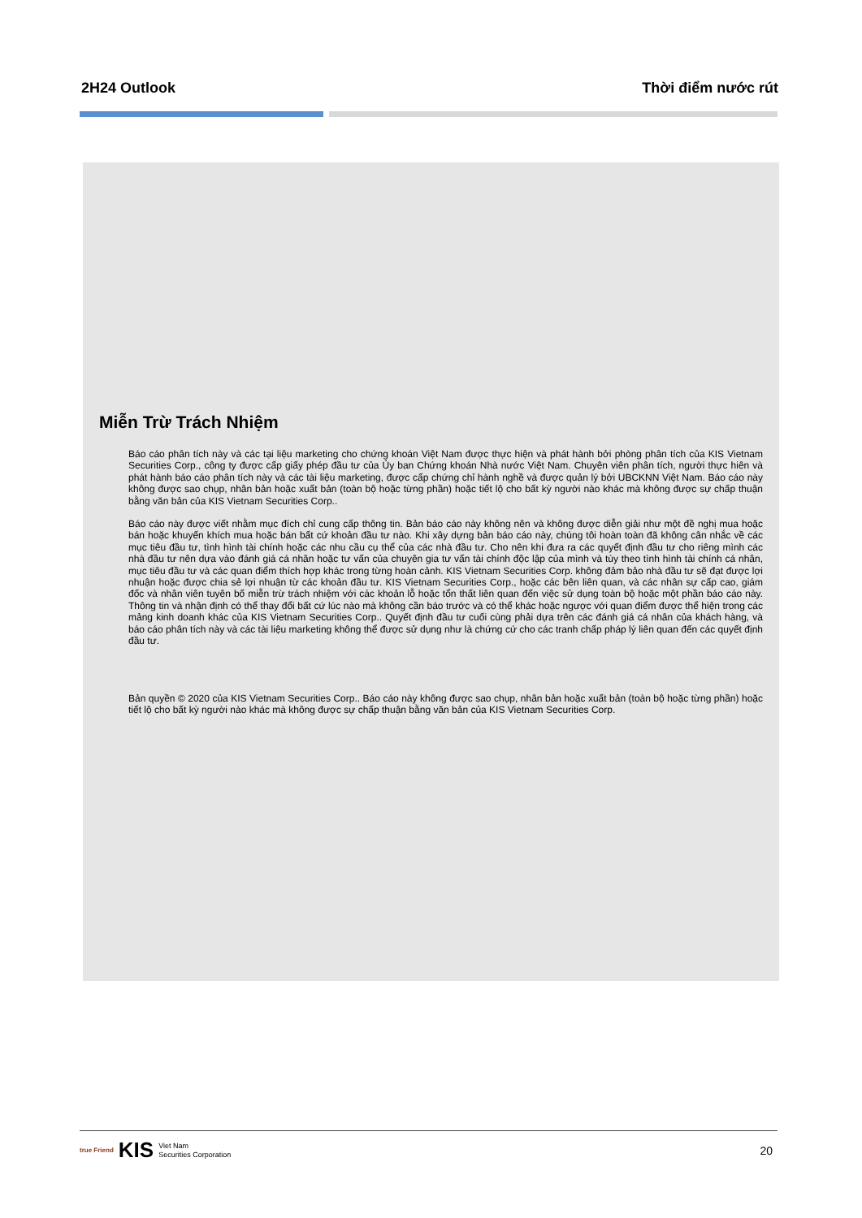2H24 Outlook Thời điểm nước rút
Miễn Trừ Trách Nhiệm
Báo cáo phân tích này và các tại liệu marketing cho chứng khoán Việt Nam được thực hiện và phát hành bởi phòng phân tích của KIS Vietnam Securities Corp., công ty được cấp giấy phép đầu tư của Ủy ban Chứng khoán Nhà nước Việt Nam. Chuyên viên phân tích, người thực hiên và phát hành báo cáo phân tích này và các tài liệu marketing, được cấp chứng chỉ hành nghề và được quản lý bởi UBCKNN Việt Nam. Báo cáo này không được sao chụp, nhân bản hoặc xuất bản (toàn bộ hoặc từng phần) hoặc tiết lộ cho bất kỳ người nào khác mà không được sự chấp thuận bằng văn bản của KIS Vietnam Securities Corp..
Báo cáo này được viết nhằm mục đích chỉ cung cấp thông tin. Bản báo cáo này không nên và không được diễn giải như một đề nghị mua hoặc bán hoặc khuyến khích mua hoặc bán bất cứ khoản đầu tư nào. Khi xây dựng bản báo cáo này, chúng tôi hoàn toàn đã không cân nhắc về các mục tiêu đầu tư, tình hình tài chính hoặc các nhu cầu cụ thể của các nhà đầu tư. Cho nên khi đưa ra các quyết định đầu tư cho riêng mình các nhà đầu tư nên dựa vào đánh giá cá nhân hoặc tư vấn của chuyên gia tư vấn tài chính độc lập của mình và tùy theo tình hình tài chính cá nhân, mục tiêu đầu tư và các quan điểm thích hợp khác trong từng hoàn cảnh. KIS Vietnam Securities Corp. không đảm bảo nhà đầu tư sẽ đạt được lợi nhuận hoặc được chia sẻ lợi nhuận từ các khoản đầu tư. KIS Vietnam Securities Corp., hoặc các bên liên quan, và các nhân sự cấp cao, giám đốc và nhân viên tuyên bố miễn trừ trách nhiệm với các khoản lỗ hoặc tổn thất liên quan đến việc sử dụng toàn bộ hoặc một phần báo cáo này. Thông tin và nhận định có thể thay đổi bất cứ lúc nào mà không cần báo trước và có thể khác hoặc ngược với quan điểm được thể hiện trong các mảng kinh doanh khác của KIS Vietnam Securities Corp.. Quyết định đầu tư cuối cùng phải dựa trên các đánh giá cá nhân của khách hàng, và báo cáo phân tích này và các tài liệu marketing không thể được sử dụng như là chứng cứ cho các tranh chấp pháp lý liên quan đến các quyết định đầu tư.
Bản quyền © 2020 của KIS Vietnam Securities Corp.. Báo cáo này không được sao chụp, nhân bản hoặc xuất bản (toàn bộ hoặc từng phần) hoặc tiết lộ cho bất kỳ người nào khác mà không được sự chấp thuận bằng văn bản của KIS Vietnam Securities Corp.
true Friend KIS Viet Nam
Securities Corporation
20